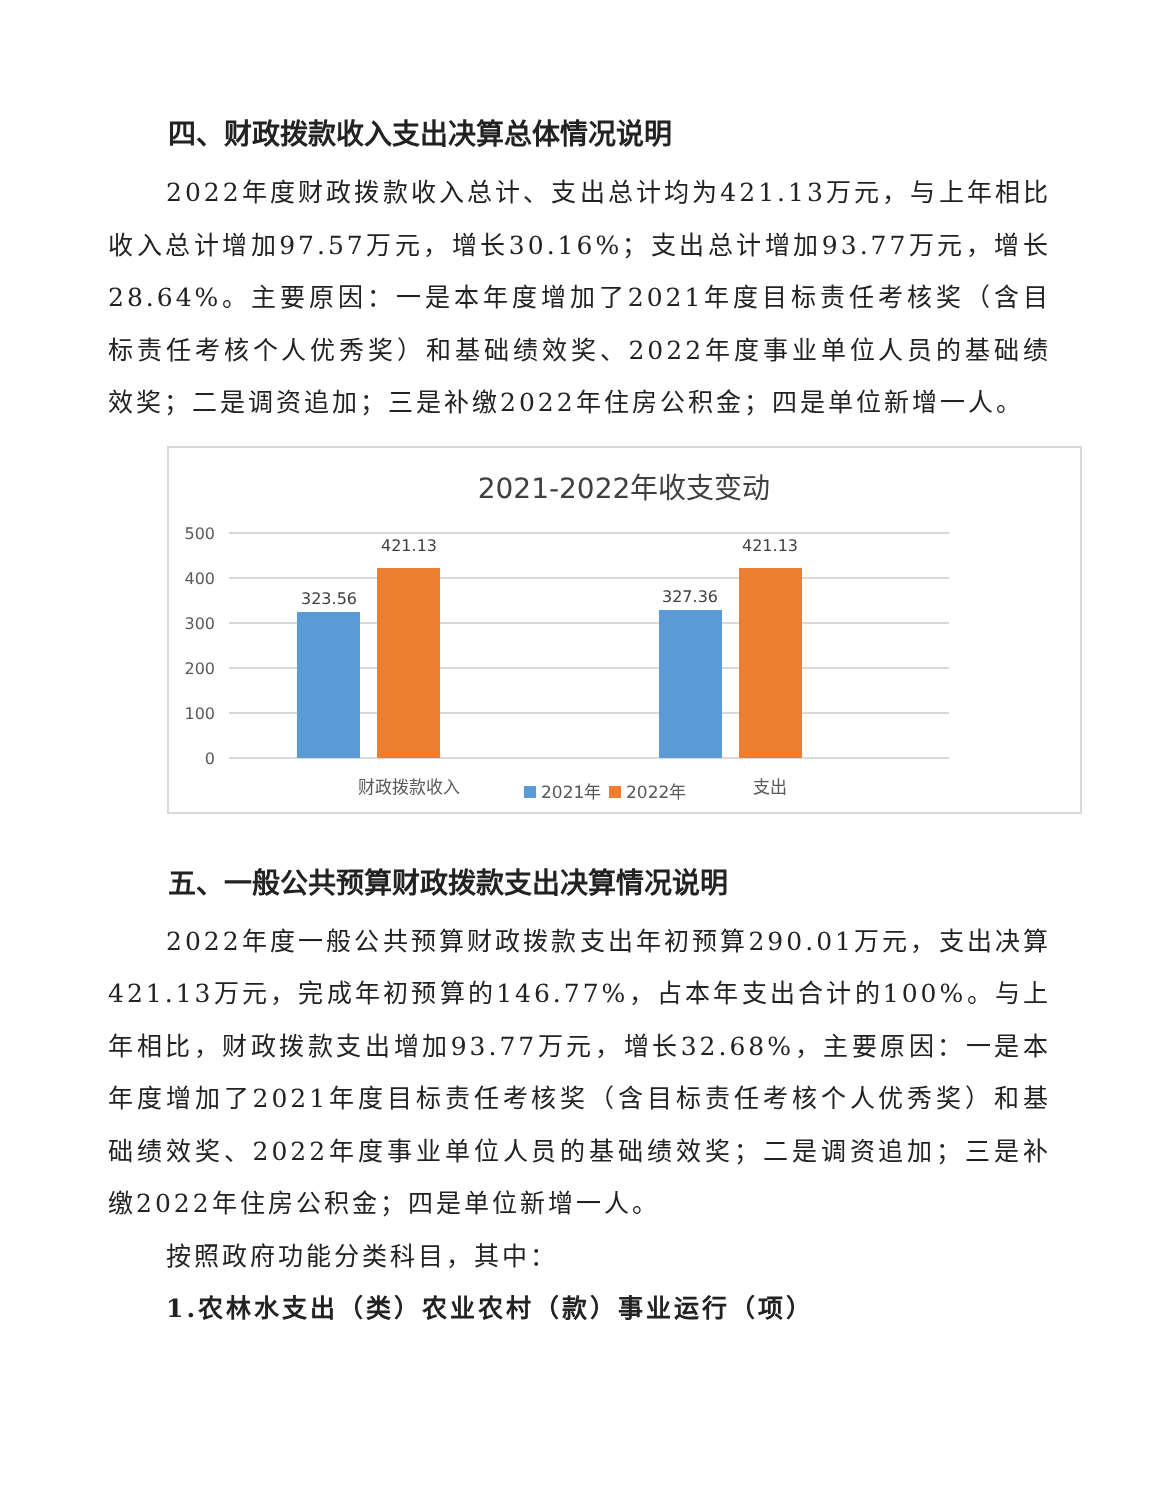四、财政拨款收入支出决算总体情况说明
2022年度财政拨款收入总计、支出总计均为421.13万元，与上年相比收入总计增加97.57万元，增长30.16%；支出总计增加93.77万元，增长28.64%。主要原因：一是本年度增加了2021年度目标责任考核奖（含目标责任考核个人优秀奖）和基础绩效奖、2022年度事业单位人员的基础绩效奖；二是调资追加；三是补缴2022年住房公积金；四是单位新增一人。
2021-2022年收支变动
500
400
300
200
100
0
323.56
421.13
327.36
421.13
财政拨款收入
支出
2021年
2022年
五、一般公共预算财政拨款支出决算情况说明
2022年度一般公共预算财政拨款支出年初预算290.01万元，支出决算421.13万元，完成年初预算的146.77%，占本年支出合计的100%。与上年相比，财政拨款支出增加93.77万元，增长32.68%，主要原因：一是本年度增加了2021年度目标责任考核奖（含目标责任考核个人优秀奖）和基础绩效奖、2022年度事业单位人员的基础绩效奖；二是调资追加；三是补缴2022年住房公积金；四是单位新增一人。
按照政府功能分类科目，其中：
1.农林水支出（类）农业农村（款）事业运行（项）